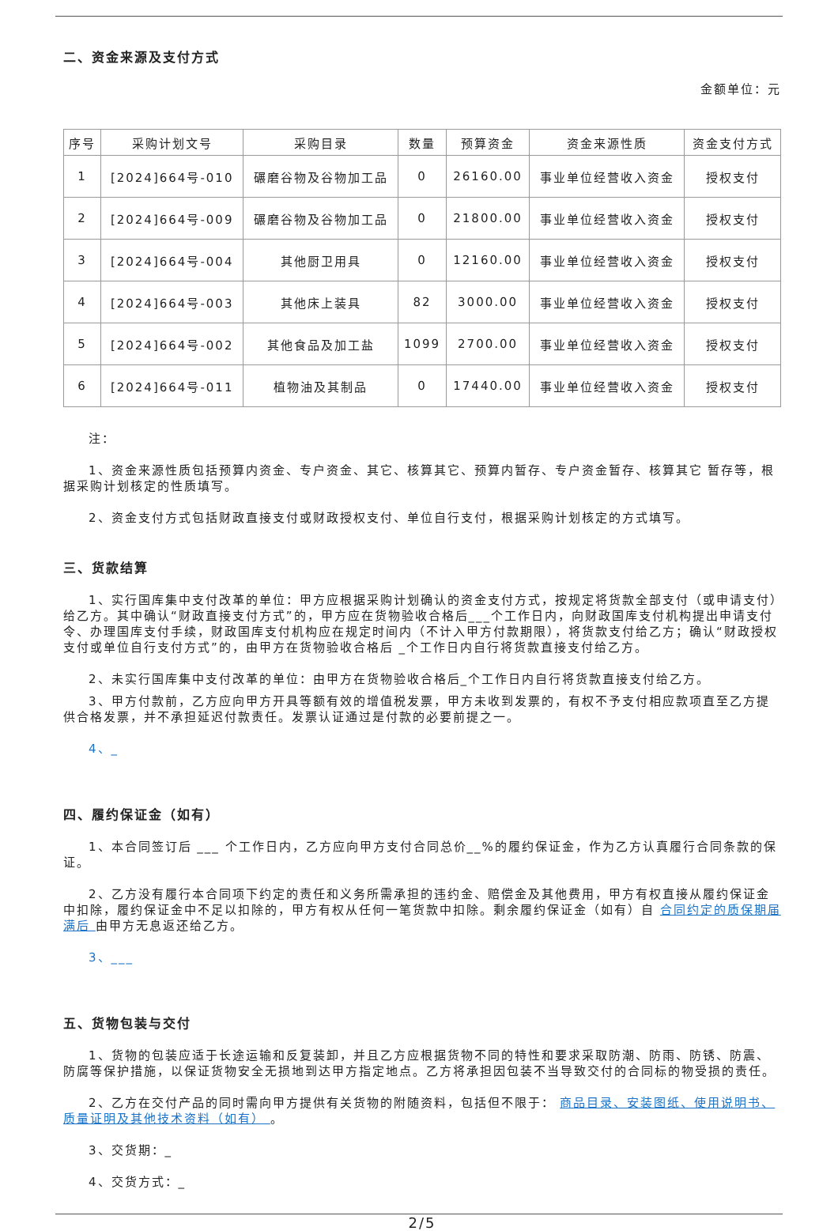二、资金来源及支付方式
金额单位：元
| 序号 | 采购计划文号 | 采购目录 | 数量 | 预算资金 | 资金来源性质 | 资金支付方式 |
| --- | --- | --- | --- | --- | --- | --- |
| 1 | [2024]664号-010 | 碾磨谷物及谷物加工品 | 0 | 26160.00 | 事业单位经营收入资金 | 授权支付 |
| 2 | [2024]664号-009 | 碾磨谷物及谷物加工品 | 0 | 21800.00 | 事业单位经营收入资金 | 授权支付 |
| 3 | [2024]664号-004 | 其他厨卫用具 | 0 | 12160.00 | 事业单位经营收入资金 | 授权支付 |
| 4 | [2024]664号-003 | 其他床上装具 | 82 | 3000.00 | 事业单位经营收入资金 | 授权支付 |
| 5 | [2024]664号-002 | 其他食品及加工盐 | 1099 | 2700.00 | 事业单位经营收入资金 | 授权支付 |
| 6 | [2024]664号-011 | 植物油及其制品 | 0 | 17440.00 | 事业单位经营收入资金 | 授权支付 |
注：
1、资金来源性质包括预算内资金、专户资金、其它、核算其它、预算内暂存、专户资金暂存、核算其它 暂存等，根据采购计划核定的性质填写。
2、资金支付方式包括财政直接支付或财政授权支付、单位自行支付，根据采购计划核定的方式填写。
三、货款结算
1、实行国库集中支付改革的单位：甲方应根据采购计划确认的资金支付方式，按规定将货款全部支付（或申请支付）给乙方。其中确认“财政直接支付方式”的，甲方应在货物验收合格后___个工作日内，向财政国库支付机构提出申请支付令、办理国库支付手续，财政国库支付机构应在规定时间内（不计入甲方付款期限），将货款支付给乙方；确认“财政授权支付或单位自行支付方式”的，由甲方在货物验收合格后 _个工作日内自行将货款直接支付给乙方。
2、未实行国库集中支付改革的单位：由甲方在货物验收合格后_个工作日内自行将货款直接支付给乙方。
3、甲方付款前，乙方应向甲方开具等额有效的增值税发票，甲方未收到发票的，有权不予支付相应款项直至乙方提供合格发票，并不承担延迟付款责任。发票认证通过是付款的必要前提之一。
4、_
四、履约保证金（如有）
1、本合同签订后 ___ 个工作日内，乙方应向甲方支付合同总价__%的履约保证金，作为乙方认真履行合同条款的保证。
2、乙方没有履行本合同项下约定的责任和义务所需承担的违约金、赔偿金及其他费用，甲方有权直接从履约保证金中扣除，履约保证金中不足以扣除的，甲方有权从任何一笔货款中扣除。剩余履约保证金（如有）自 合同约定的质保期届满后 由甲方无息返还给乙方。
3、___
五、货物包装与交付
1、货物的包装应适于长途运输和反复装卸，并且乙方应根据货物不同的特性和要求采取防潮、防雨、防锈、防震、防腐等保护措施，以保证货物安全无损地到达甲方指定地点。乙方将承担因包装不当导致交付的合同标的物受损的责任。
2、乙方在交付产品的同时需向甲方提供有关货物的附随资料，包括但不限于： 商品目录、安装图纸、使用说明书、质量证明及其他技术资料（如有） 。
3、交货期：_
4、交货方式：_
2/5